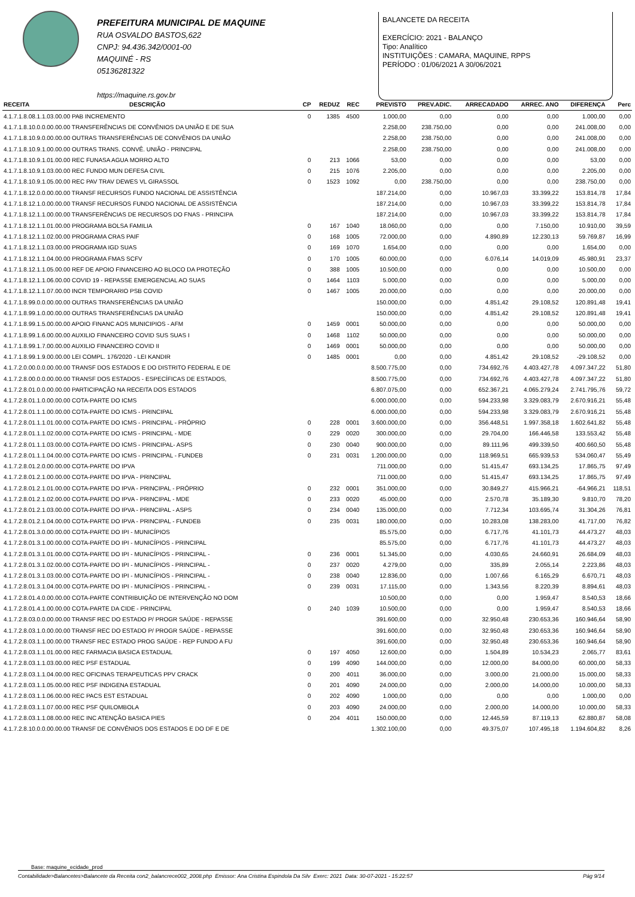PREFEITURA MUNICIPAL DE MAQUINE
RUA OSVALDO BASTOS,622
CNPJ: 94.436.342/0001-00
MAQUINÉ - RS
05136281322
https://maquine.rs.gov.br
BALANCETE DA RECEITA
EXERCÍCIO: 2021 - BALANÇO
Tipo: Analítico
INSTITUIÇÕES : CAMARA, MAQUINE, RPPS
PERÍODO : 01/06/2021 A 30/06/2021
| RECEITA | DESCRIÇÃO | CP | REDUZ | REC | PREVISTO | PREV.ADIC. | ARRECADADO | ARREC. ANO | DIFERENÇA | Perc |
| --- | --- | --- | --- | --- | --- | --- | --- | --- | --- | --- |
| 4.1.7.1.8.08.1.1.03.00.00 PAB INCREMENTO | | 0 | 1385 | 4500 | 1.000,00 | 0,00 | 0,00 | 0,00 | 1.000,00 | 0,00 |
| 4.1.7.1.8.10.0.0.00.00.00 TRANSFERÊNCIAS DE CONVÊNIOS DA UNIÃO E DE SUA | | | | | 2.258,00 | 238.750,00 | 0,00 | 0,00 | 241.008,00 | 0,00 |
| 4.1.7.1.8.10.9.0.00.00.00 OUTRAS TRANSFERÊNCIAS DE CONVÊNIOS DA UNIÃO | | | | | 2.258,00 | 238.750,00 | 0,00 | 0,00 | 241.008,00 | 0,00 |
| 4.1.7.1.8.10.9.1.00.00.00 OUTRAS TRANS. CONVÊ. UNIÃO - PRINCIPAL | | | | | 2.258,00 | 238.750,00 | 0,00 | 0,00 | 241.008,00 | 0,00 |
| 4.1.7.1.8.10.9.1.01.00.00 REC FUNASA AGUA MORRO ALTO | | 0 | 213 | 1066 | 53,00 | 0,00 | 0,00 | 0,00 | 53,00 | 0,00 |
| 4.1.7.1.8.10.9.1.03.00.00 REC FUNDO MUN DEFESA CIVIL | | 0 | 215 | 1076 | 2.205,00 | 0,00 | 0,00 | 0,00 | 2.205,00 | 0,00 |
| 4.1.7.1.8.10.9.1.05.00.00 REC PAV TRAV DEWES VL GIRASSOL | | 0 | 1523 | 1092 | 0,00 | 238.750,00 | 0,00 | 0,00 | 238.750,00 | 0,00 |
| 4.1.7.1.8.12.0.0.00.00.00 TRANSF RECURSOS FUNDO NACIONAL DE ASSISTÊNCIA | | | | | 187.214,00 | 0,00 | 10.967,03 | 33.399,22 | 153.814,78 | 17,84 |
| 4.1.7.1.8.12.1.0.00.00.00 TRANSF RECURSOS FUNDO NACIONAL DE ASSISTÊNCIA | | | | | 187.214,00 | 0,00 | 10.967,03 | 33.399,22 | 153.814,78 | 17,84 |
| 4.1.7.1.8.12.1.1.00.00.00 TRANSFERÊNCIAS DE RECURSOS DO FNAS - PRINCIPA | | | | | 187.214,00 | 0,00 | 10.967,03 | 33.399,22 | 153.814,78 | 17,84 |
| 4.1.7.1.8.12.1.1.01.00.00 PROGRAMA BOLSA FAMILIA | | 0 | 167 | 1040 | 18.060,00 | 0,00 | 0,00 | 7.150,00 | 10.910,00 | 39,59 |
| 4.1.7.1.8.12.1.1.02.00.00 PROGRAMA CRAS PAIF | | 0 | 168 | 1005 | 72.000,00 | 0,00 | 4.890,89 | 12.230,13 | 59.769,87 | 16,99 |
| 4.1.7.1.8.12.1.1.03.00.00 PROGRAMA IGD SUAS | | 0 | 169 | 1070 | 1.654,00 | 0,00 | 0,00 | 0,00 | 1.654,00 | 0,00 |
| 4.1.7.1.8.12.1.1.04.00.00 PROGRAMA FMAS SCFV | | 0 | 170 | 1005 | 60.000,00 | 0,00 | 6.076,14 | 14.019,09 | 45.980,91 | 23,37 |
| 4.1.7.1.8.12.1.1.05.00.00 REF DE APOIO FINANCEIRO AO BLOCO DA PROTEÇÃO | | 0 | 388 | 1005 | 10.500,00 | 0,00 | 0,00 | 0,00 | 10.500,00 | 0,00 |
| 4.1.7.1.8.12.1.1.06.00.00 COVID 19 - REPASSE EMERGENCIAL AO SUAS | | 0 | 1464 | 1103 | 5.000,00 | 0,00 | 0,00 | 0,00 | 5.000,00 | 0,00 |
| 4.1.7.1.8.12.1.1.07.00.00 INCR TEMPORARIO PSB COVID | | 0 | 1467 | 1005 | 20.000,00 | 0,00 | 0,00 | 0,00 | 20.000,00 | 0,00 |
| 4.1.7.1.8.99.0.0.00.00.00 OUTRAS TRANSFERÊNCIAS DA UNIÃO | | | | | 150.000,00 | 0,00 | 4.851,42 | 29.108,52 | 120.891,48 | 19,41 |
| 4.1.7.1.8.99.1.0.00.00.00 OUTRAS TRANSFERÊNCIAS DA UNIÃO | | | | | 150.000,00 | 0,00 | 4.851,42 | 29.108,52 | 120.891,48 | 19,41 |
| 4.1.7.1.8.99.1.5.00.00.00 APOIO FINANC AOS MUNICIPIOS - AFM | | 0 | 1459 | 0001 | 50.000,00 | 0,00 | 0,00 | 0,00 | 50.000,00 | 0,00 |
| 4.1.7.1.8.99.1.6.00.00.00 AUXILIO FINANCEIRO COVID SUS SUAS I | | 0 | 1468 | 1102 | 50.000,00 | 0,00 | 0,00 | 0,00 | 50.000,00 | 0,00 |
| 4.1.7.1.8.99.1.7.00.00.00 AUXILIO FINANCEIRO COVID II | | 0 | 1469 | 0001 | 50.000,00 | 0,00 | 0,00 | 0,00 | 50.000,00 | 0,00 |
| 4.1.7.1.8.99.1.9.00.00.00 LEI COMPL. 176/2020 - LEI KANDIR | | 0 | 1485 | 0001 | 0,00 | 0,00 | 4.851,42 | 29.108,52 | -29.108,52 | 0,00 |
| 4.1.7.2.0.00.0.0.00.00.00 TRANSF DOS ESTADOS E DO DISTRITO FEDERAL E DE | | | | | 8.500.775,00 | 0,00 | 734.692,76 | 4.403.427,78 | 4.097.347,22 | 51,80 |
| 4.1.7.2.8.00.0.0.00.00.00 TRANSF DOS ESTADOS - ESPECÍFICAS DE ESTADOS, | | | | | 8.500.775,00 | 0,00 | 734.692,76 | 4.403.427,78 | 4.097.347,22 | 51,80 |
| 4.1.7.2.8.01.0.0.00.00.00 PARTICIPAÇÃO NA RECEITA DOS ESTADOS | | | | | 6.807.075,00 | 0,00 | 652.367,21 | 4.065.279,24 | 2.741.795,76 | 59,72 |
| 4.1.7.2.8.01.1.0.00.00.00 COTA-PARTE DO ICMS | | | | | 6.000.000,00 | 0,00 | 594.233,98 | 3.329.083,79 | 2.670.916,21 | 55,48 |
| 4.1.7.2.8.01.1.1.00.00.00 COTA-PARTE DO ICMS - PRINCIPAL | | | | | 6.000.000,00 | 0,00 | 594.233,98 | 3.329.083,79 | 2.670.916,21 | 55,48 |
| 4.1.7.2.8.01.1.1.01.00.00 COTA-PARTE DO ICMS - PRINCIPAL - PRÓPRIO | | 0 | 228 | 0001 | 3.600.000,00 | 0,00 | 356.448,51 | 1.997.358,18 | 1.602.641,82 | 55,48 |
| 4.1.7.2.8.01.1.1.02.00.00 COTA-PARTE DO ICMS - PRINCIPAL - MDE | | 0 | 229 | 0020 | 300.000,00 | 0,00 | 29.704,00 | 166.446,58 | 133.553,42 | 55,48 |
| 4.1.7.2.8.01.1.1.03.00.00 COTA-PARTE DO ICMS - PRINCIPAL- ASPS | | 0 | 230 | 0040 | 900.000,00 | 0,00 | 89.111,96 | 499.339,50 | 400.660,50 | 55,48 |
| 4.1.7.2.8.01.1.1.04.00.00 COTA-PARTE DO ICMS - PRINCIPAL - FUNDEB | | 0 | 231 | 0031 | 1.200.000,00 | 0,00 | 118.969,51 | 665.939,53 | 534.060,47 | 55,49 |
| 4.1.7.2.8.01.2.0.00.00.00 COTA-PARTE DO IPVA | | | | | 711.000,00 | 0,00 | 51.415,47 | 693.134,25 | 17.865,75 | 97,49 |
| 4.1.7.2.8.01.2.1.00.00.00 COTA-PARTE DO IPVA - PRINCIPAL | | | | | 711.000,00 | 0,00 | 51.415,47 | 693.134,25 | 17.865,75 | 97,49 |
| 4.1.7.2.8.01.2.1.01.00.00 COTA-PARTE DO IPVA - PRINCIPAL - PRÓPRIO | | 0 | 232 | 0001 | 351.000,00 | 0,00 | 30.849,27 | 415.966,21 | -64.966,21 | 118,51 |
| 4.1.7.2.8.01.2.1.02.00.00 COTA-PARTE DO IPVA - PRINCIPAL - MDE | | 0 | 233 | 0020 | 45.000,00 | 0,00 | 2.570,78 | 35.189,30 | 9.810,70 | 78,20 |
| 4.1.7.2.8.01.2.1.03.00.00 COTA-PARTE DO IPVA - PRINCIPAL - ASPS | | 0 | 234 | 0040 | 135.000,00 | 0,00 | 7.712,34 | 103.695,74 | 31.304,26 | 76,81 |
| 4.1.7.2.8.01.2.1.04.00.00 COTA-PARTE DO IPVA - PRINCIPAL - FUNDEB | | 0 | 235 | 0031 | 180.000,00 | 0,00 | 10.283,08 | 138.283,00 | 41.717,00 | 76,82 |
| 4.1.7.2.8.01.3.0.00.00.00 COTA-PARTE DO IPI - MUNICÍPIOS | | | | | 85.575,00 | 0,00 | 6.717,76 | 41.101,73 | 44.473,27 | 48,03 |
| 4.1.7.2.8.01.3.1.00.00.00 COTA-PARTE DO IPI - MUNICÍPIOS - PRINCIPAL | | | | | 85.575,00 | 0,00 | 6.717,76 | 41.101,73 | 44.473,27 | 48,03 |
| 4.1.7.2.8.01.3.1.01.00.00 COTA-PARTE DO IPI - MUNICÍPIOS - PRINCIPAL - | | 0 | 236 | 0001 | 51.345,00 | 0,00 | 4.030,65 | 24.660,91 | 26.684,09 | 48,03 |
| 4.1.7.2.8.01.3.1.02.00.00 COTA-PARTE DO IPI - MUNICÍPIOS - PRINCIPAL - | | 0 | 237 | 0020 | 4.279,00 | 0,00 | 335,89 | 2.055,14 | 2.223,86 | 48,03 |
| 4.1.7.2.8.01.3.1.03.00.00 COTA-PARTE DO IPI - MUNICÍPIOS - PRINCIPAL - | | 0 | 238 | 0040 | 12.836,00 | 0,00 | 1.007,66 | 6.165,29 | 6.670,71 | 48,03 |
| 4.1.7.2.8.01.3.1.04.00.00 COTA-PARTE DO IPI - MUNICÍPIOS - PRINCIPAL - | | 0 | 239 | 0031 | 17.115,00 | 0,00 | 1.343,56 | 8.220,39 | 8.894,61 | 48,03 |
| 4.1.7.2.8.01.4.0.00.00.00 COTA-PARTE CONTRIBUIÇÃO DE INTERVENÇÃO NO DOM | | | | | 10.500,00 | 0,00 | 0,00 | 1.959,47 | 8.540,53 | 18,66 |
| 4.1.7.2.8.01.4.1.00.00.00 COTA-PARTE DA CIDE - PRINCIPAL | | 0 | 240 | 1039 | 10.500,00 | 0,00 | 0,00 | 1.959,47 | 8.540,53 | 18,66 |
| 4.1.7.2.8.03.0.0.00.00.00 TRANSF REC DO ESTADO P/ PROGR SAÚDE - REPASSE | | | | | 391.600,00 | 0,00 | 32.950,48 | 230.653,36 | 160.946,64 | 58,90 |
| 4.1.7.2.8.03.1.0.00.00.00 TRANSF REC DO ESTADO P/ PROGR SAÚDE - REPASSE | | | | | 391.600,00 | 0,00 | 32.950,48 | 230.653,36 | 160.946,64 | 58,90 |
| 4.1.7.2.8.03.1.1.00.00.00 TRANSF REC ESTADO PROG SAÚDE - REP FUNDO A FU | | | | | 391.600,00 | 0,00 | 32.950,48 | 230.653,36 | 160.946,64 | 58,90 |
| 4.1.7.2.8.03.1.1.01.00.00 REC FARMACIA BASICA ESTADUAL | | 0 | 197 | 4050 | 12.600,00 | 0,00 | 1.504,89 | 10.534,23 | 2.065,77 | 83,61 |
| 4.1.7.2.8.03.1.1.03.00.00 REC PSF ESTADUAL | | 0 | 199 | 4090 | 144.000,00 | 0,00 | 12.000,00 | 84.000,00 | 60.000,00 | 58,33 |
| 4.1.7.2.8.03.1.1.04.00.00 REC OFICINAS TERAPEUTICAS PPV CRACK | | 0 | 200 | 4011 | 36.000,00 | 0,00 | 3.000,00 | 21.000,00 | 15.000,00 | 58,33 |
| 4.1.7.2.8.03.1.1.05.00.00 REC PSF INDIGENA ESTADUAL | | 0 | 201 | 4090 | 24.000,00 | 0,00 | 2.000,00 | 14.000,00 | 10.000,00 | 58,33 |
| 4.1.7.2.8.03.1.1.06.00.00 REC PACS EST ESTADUAL | | 0 | 202 | 4090 | 1.000,00 | 0,00 | 0,00 | 0,00 | 1.000,00 | 0,00 |
| 4.1.7.2.8.03.1.1.07.00.00 REC PSF QUILOMBOLA | | 0 | 203 | 4090 | 24.000,00 | 0,00 | 2.000,00 | 14.000,00 | 10.000,00 | 58,33 |
| 4.1.7.2.8.03.1.1.08.00.00 REC INC ATENÇÃO BASICA PIES | | 0 | 204 | 4011 | 150.000,00 | 0,00 | 12.445,59 | 87.119,13 | 62.880,87 | 58,08 |
| 4.1.7.2.8.10.0.0.00.00.00 TRANSF DE CONVÊNIOS DOS ESTADOS E DO DF E DE | | | | | 1.302.100,00 | 0,00 | 49.375,07 | 107.495,18 | 1.194.604,82 | 8,26 |
Base: maquine_ecidade_prod
Contabilidade>Balancetes>Balancete da Receita con2_balancrece002_2008.php Emissor: Ana Cristina Espindola Da Silv Exerc: 2021 Data: 30-07-2021 - 15:22:57 Pág 9/14